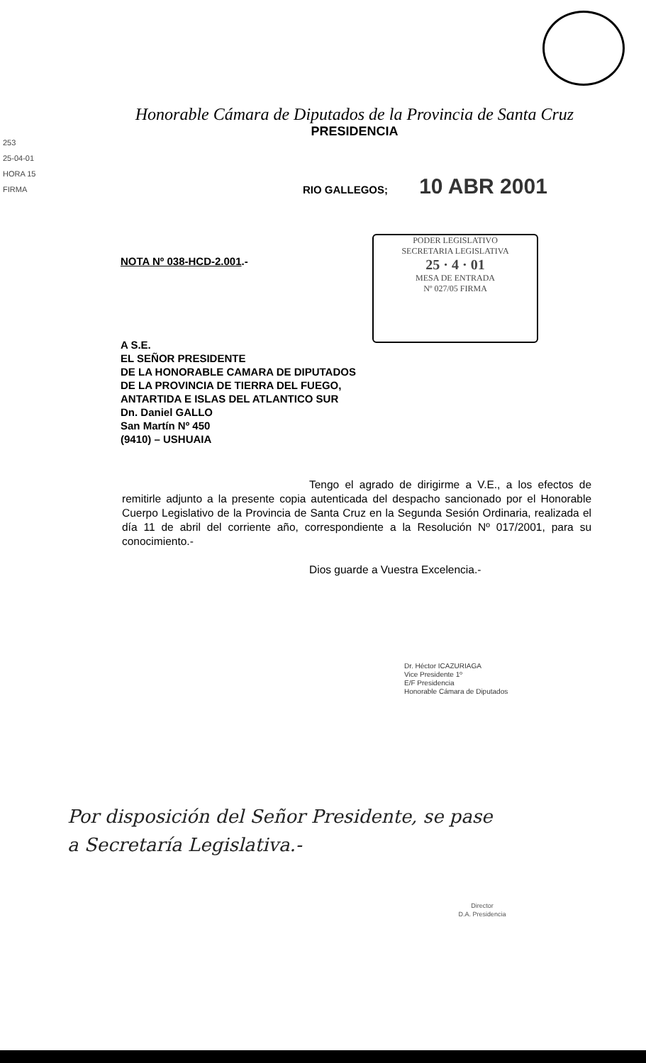253
25-04-01
HORA 15
FIRMA
Honorable Cámara de Diputados de la Provincia de Santa Cruz
PRESIDENCIA
RIO GALLEGOS; 10 ABR 2001
PODER LEGISLATIVO
SECRETARIA LEGISLATIVA
25 · 4 · 01
MESA DE ENTRADA
Nº 027/05 FIRMA
NOTA Nº 038-HCD-2.001.-
A S.E.
EL SEÑOR PRESIDENTE
DE LA HONORABLE CAMARA DE DIPUTADOS
DE LA PROVINCIA DE TIERRA DEL FUEGO,
ANTARTIDA E ISLAS DEL ATLANTICO SUR
Dn. Daniel GALLO
San Martín Nº 450
(9410) – USHUAIA
Tengo el agrado de dirigirme a V.E., a los efectos de remitirle adjunto a la presente copia autenticada del despacho sancionado por el Honorable Cuerpo Legislativo de la Provincia de Santa Cruz en la Segunda Sesión Ordinaria, realizada el día 11 de abril del corriente año, correspondiente a la Resolución Nº 017/2001, para su conocimiento.-
Dios guarde a Vuestra Excelencia.-
Dr. Héctor ICAZURIAGA
Vice Presidente 1º
E/F Presidencia
Honorable Cámara de Diputados
Por disposición del Señor Presidente, se pase
a Secretaría Legislativa.-
Director
D.A. Presidencia